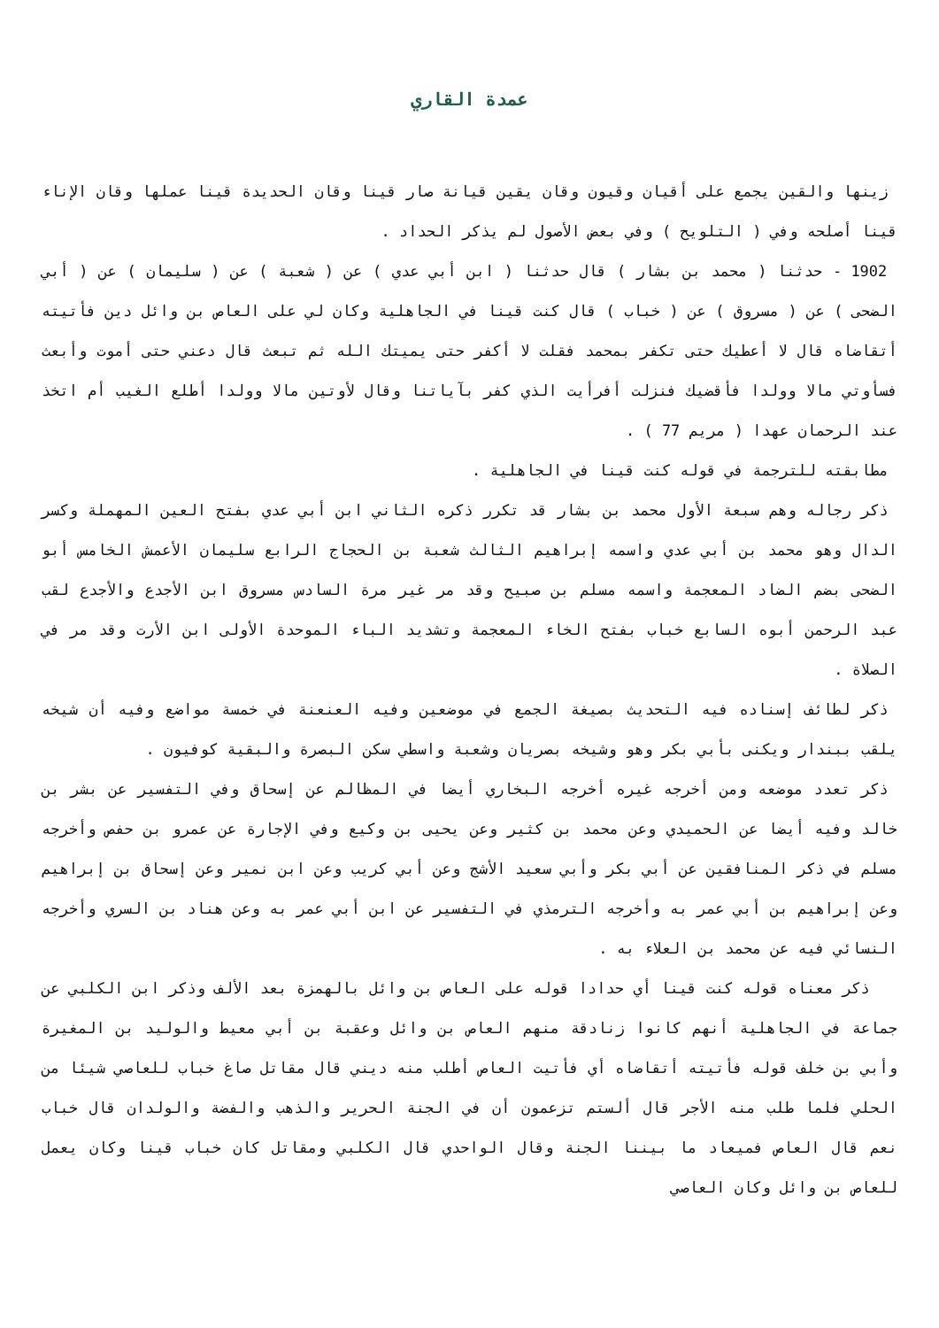عمدة القاري
زينها والقين يجمع على أقيان وقيون وقان يقين قيانة صار قينا وقان الحديدة قينا عملها وقان الإناء قينا أصلحه وفي ( التلويح ) وفي بعض الأصول لم يذكر الحداد .
1902 - حدثنا ( محمد بن بشار ) قال حدثنا ( ابن أبي عدي ) عن ( شعبة ) عن ( سليمان ) عن ( أبي الضحى ) عن ( مسروق ) عن ( خباب ) قال كنت قينا في الجاهلية وكان لي على العاص بن وائل دين فأتيته أتقاضاه قال لا أعطيك حتى تكفر بمحمد فقلت لا أكفر حتى يميتك الله ثم تبعث قال دعني حتى أموت وأبعث فسأوتي مالا وولدا فأقضيك فنزلت أفرأيت الذي كفر بآياتنا وقال لأوتين مالا وولدا أطلع الغيب أم اتخذ عند الرحمان عهدا ( مريم 77 ) .
مطابقته للترجمة في قوله كنت قينا في الجاهلية .
ذكر رجاله وهم سبعة الأول محمد بن بشار قد تكرر ذكره الثاني ابن أبي عدي بفتح العين المهملة وكسر الدال وهو محمد بن أبي عدي واسمه إبراهيم الثالث شعبة بن الحجاج الرابع سليمان الأعمش الخامس أبو الضحى بضم الضاد المعجمة واسمه مسلم بن صبيح وقد مر غير مرة السادس مسروق ابن الأجدع والأجدع لقب عبد الرحمن أبوه السابع خباب بفتح الخاء المعجمة وتشديد الباء الموحدة الأولى ابن الأرت وقد مر في الصلاة .
ذكر لطائف إسناده فيه التحديث بصيغة الجمع في موضعين وفيه العنعنة في خمسة مواضع وفيه أن شيخه يلقب ببندار ويكنى بأبي بكر وهو وشيخه بصريان وشعبة واسطي سكن البصرة والبقية كوفيون .
ذكر تعدد موضعه ومن أخرجه غيره أخرجه البخاري أيضا في المظالم عن إسحاق وفي التفسير عن بشر بن خالد وفيه أيضا عن الحميدي وعن محمد بن كثير وعن يحيى بن وكيع وفي الإجارة عن عمرو بن حفص وأخرجه مسلم في ذكر المنافقين عن أبي بكر وأبي سعيد الأشج وعن أبي كريب وعن ابن نمير وعن إسحاق بن إبراهيم وعن إبراهيم بن أبي عمر به وأخرجه الترمذي في التفسير عن ابن أبي عمر به وعن هناد بن السري وأخرجه النسائي فيه عن محمد بن العلاء به .
ذكر معناه قوله كنت قينا أي حدادا قوله على العاص بن وائل بالهمزة بعد الألف وذكر ابن الكلبي عن جماعة في الجاهلية أنهم كانوا زنادقة منهم العاص بن وائل وعقبة بن أبي معيط والوليد بن المغيرة وأبي بن خلف قوله فأتيته أتقاضاه أي فأتيت العاص أطلب منه ديني قال مقاتل صاغ خباب للعاصي شيئا من الحلي فلما طلب منه الأجر قال ألستم تزعمون أن في الجنة الحرير والذهب والفضة والولدان قال خباب نعم قال العاص فميعاد ما بيننا الجنة وقال الواحدي قال الكلبي ومقاتل كان خباب قينا وكان يعمل للعاص بن وائل وكان العاصي